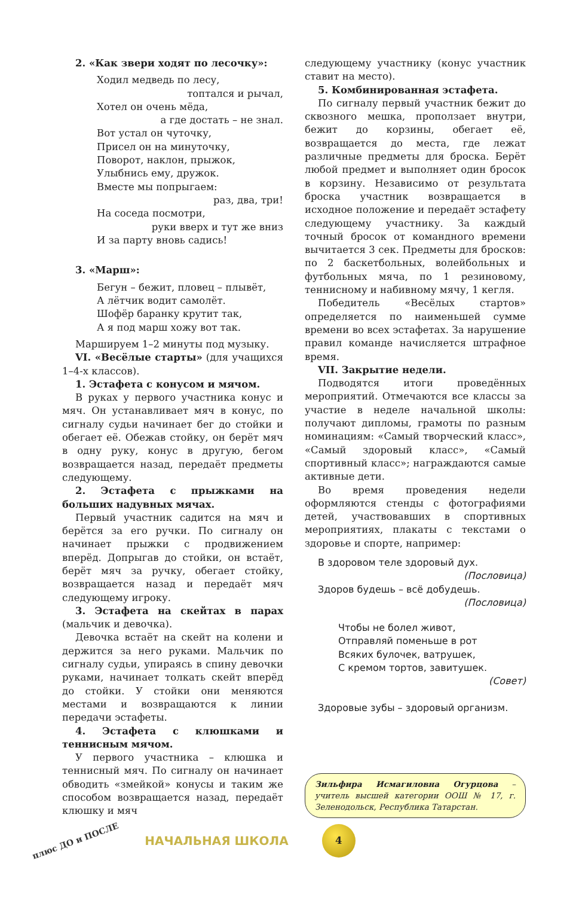2. «Как звери ходят по лесочку»:
Ходил медведь по лесу,
топтался и рычал,
Хотел он очень мёда,
а где достать – не знал.
Вот устал он чуточку,
Присел он на минуточку,
Поворот, наклон, прыжок,
Улыбнись ему, дружок.
Вместе мы попрыгаем:
раз, два, три!
На соседа посмотри,
руки вверх и тут же вниз
И за парту вновь садись!
3. «Марш»:
Бегун – бежит, пловец – плывёт,
А лётчик водит самолёт.
Шофёр баранку крутит так,
А я под марш хожу вот так.
Маршируем 1–2 минуты под музыку.
VI. «Весёлые старты» (для учащихся 1–4-х классов).
1. Эстафета с конусом и мячом.
В руках у первого участника конус и мяч. Он устанавливает мяч в конус, по сигналу судьи начинает бег до стойки и обегает её. Обежав стойку, он берёт мяч в одну руку, конус в другую, бегом возвращается назад, передаёт предметы следующему.
2. Эстафета с прыжками на больших надувных мячах.
Первый участник садится на мяч и берётся за его ручки. По сигналу он начинает прыжки с продвижением вперёд. Допрыгав до стойки, он встаёт, берёт мяч за ручку, обегает стойку, возвращается назад и передаёт мяч следующему игроку.
3. Эстафета на скейтах в парах (мальчик и девочка).
Девочка встаёт на скейт на колени и держится за него руками. Мальчик по сигналу судьи, упираясь в спину девочки руками, начинает толкать скейт вперёд до стойки. У стойки они меняются местами и возвращаются к линии передачи эстафеты.
4. Эстафета с клюшками и теннисным мячом.
У первого участника – клюшка и теннисный мяч. По сигналу он начинает обводить «змейкой» конусы и таким же способом возвращается назад, передаёт клюшку и мяч
следующему участнику (конус участник ставит на место).
5. Комбинированная эстафета.
По сигналу первый участник бежит до сквозного мешка, проползает внутри, бежит до корзины, обегает её, возвращается до места, где лежат различные предметы для броска. Берёт любой предмет и выполняет один бросок в корзину. Независимо от результата броска участник возвращается в исходное положение и передаёт эстафету следующему участнику. За каждый точный бросок от командного времени вычитается 3 сек. Предметы для бросков: по 2 баскетбольных, волейбольных и футбольных мяча, по 1 резиновому, теннисному и набивному мячу, 1 кегля.
Победитель «Весёлых стартов» определяется по наименьшей сумме времени во всех эстафетах. За нарушение правил команде начисляется штрафное время.
VII. Закрытие недели.
Подводятся итоги проведённых мероприятий. Отмечаются все классы за участие в неделе начальной школы: получают дипломы, грамоты по разным номинациям: «Самый творческий класс», «Самый здоровый класс», «Самый спортивный класс»; награждаются самые активные дети.
Во время проведения недели оформляются стенды с фотографиями детей, участвовавших в спортивных мероприятиях, плакаты с текстами о здоровье и спорте, например:
В здоровом теле здоровый дух.
(Пословица)
Здоров будешь – всё добудешь.
(Пословица)
Чтобы не болел живот,
Отправляй поменьше в рот
Всяких булочек, ватрушек,
С кремом тортов, завитушек.
(Совет)
Здоровые зубы – здоровый организм.
Зильфира Исмагиловна Огурцова – учитель высшей категории ООШ № 17, г. Зеленодольск, Республика Татарстан.
плюс ДО и ПОСЛЕ
НАЧАЛЬНАЯ ШКОЛА
4